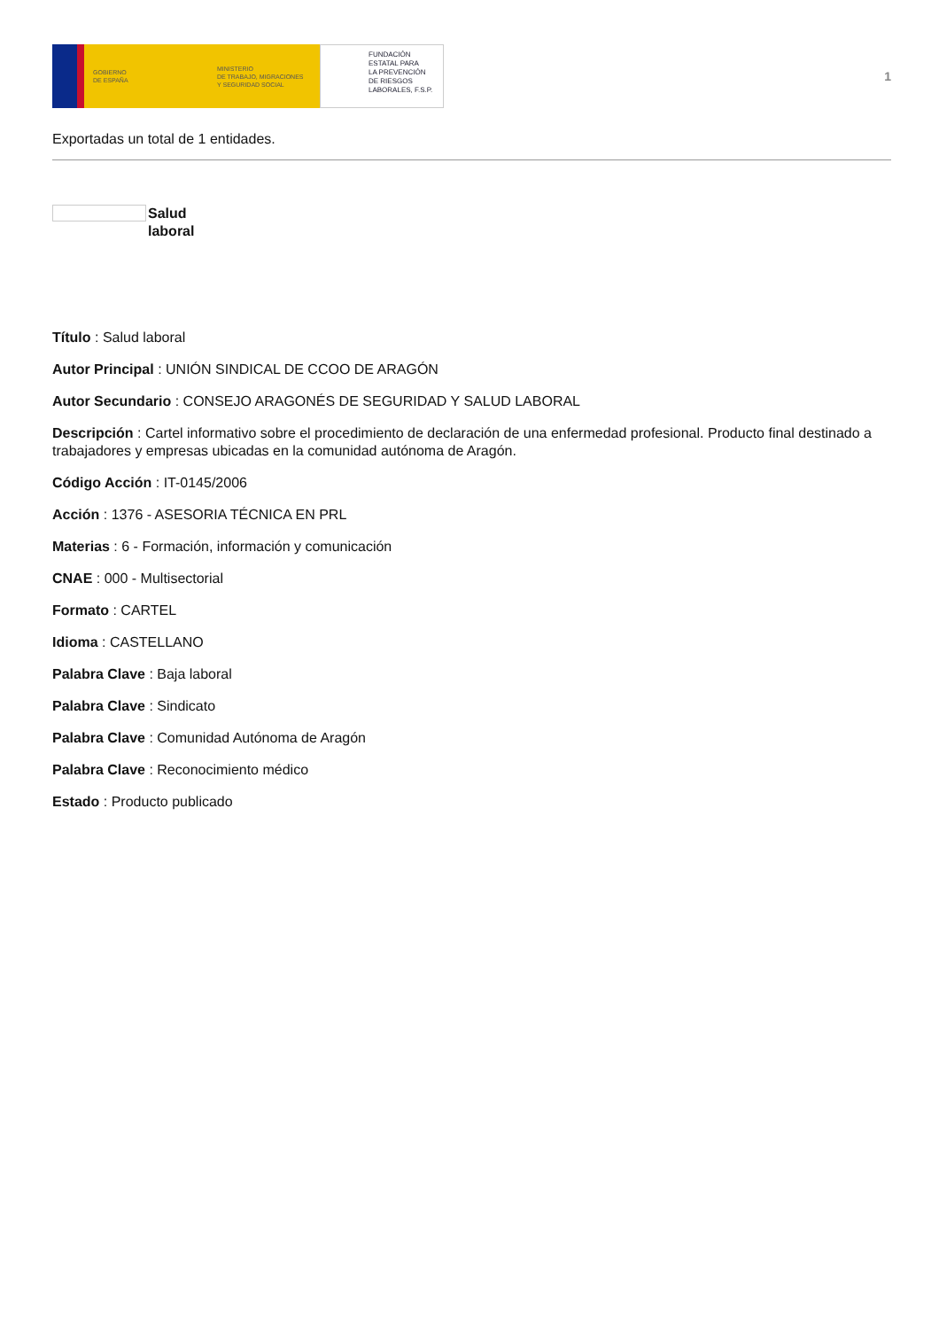GOBIERNO
DE ESPAÑA
MINISTERIO
DE TRABAJO, MIGRACIONES
Y SEGURIDAD SOCIAL
FUNDACIÓN
ESTATAL PARA
LA PREVENCIÓN
DE RIESGOS
LABORALES, F.S.P.
1
Exportadas un total de 1 entidades.
Salud
laboral
Título : Salud laboral
Autor Principal : UNIÓN SINDICAL DE CCOO DE ARAGÓN
Autor Secundario : CONSEJO ARAGONÉS DE SEGURIDAD Y SALUD LABORAL
Descripción : Cartel informativo sobre el procedimiento de declaración de una enfermedad profesional. Producto final destinado a trabajadores y empresas ubicadas en la comunidad autónoma de Aragón.
Código Acción : IT-0145/2006
Acción : 1376 - ASESORIA TÉCNICA EN PRL
Materias : 6 - Formación, información y comunicación
CNAE : 000 - Multisectorial
Formato : CARTEL
Idioma : CASTELLANO
Palabra Clave : Baja laboral
Palabra Clave : Sindicato
Palabra Clave : Comunidad Autónoma de Aragón
Palabra Clave : Reconocimiento médico
Estado : Producto publicado